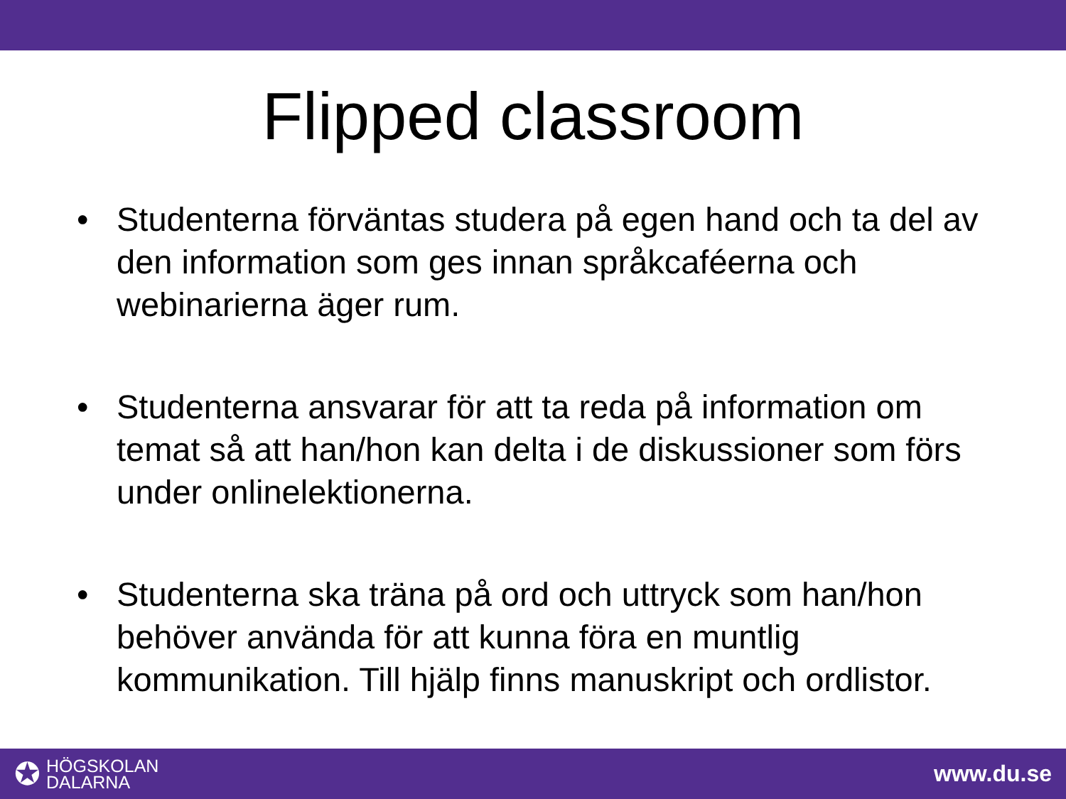Flipped classroom
• Studenterna förväntas studera på egen hand och ta del av den information som ges innan språkcaféerna och webinarierna äger rum.
• Studenterna ansvarar för att ta reda på information om temat så att han/hon kan delta i de diskussioner som förs under onlinelektionerna.
• Studenterna ska träna på ord och uttryck som han/hon behöver använda för att kunna föra en muntlig kommunikation. Till hjälp finns manuskript och ordlistor.
✪
HÖGSKOLAN
DALARNA
www.du.se